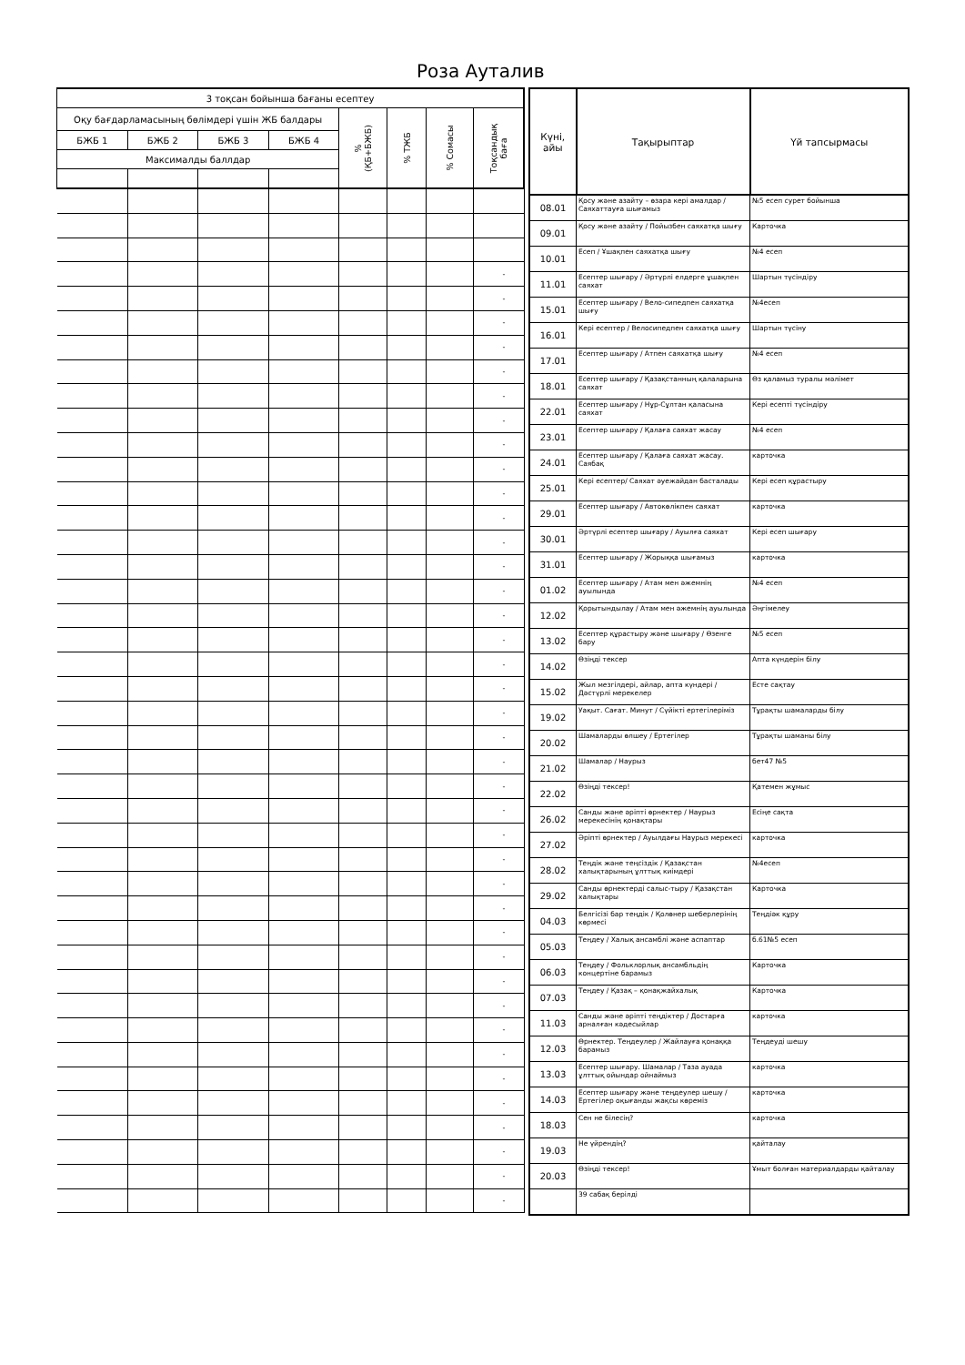Роза Ауталив
| 3 тоқсан бойынша бағаны есептеу | | | | | | | |
| --- | --- | --- | --- | --- | --- | --- | --- |
| Оқу бағдарламасының бөлімдері үшін ЖБ балдары | | | | % (ҚБ+БЖБ) | % ТЖБ | % Сомасы | Тоқсандық баға |
| БЖБ 1 | БЖБ 2 | БЖБ 3 | БЖБ 4 | | | | |
| Максималды баллдар | | | | | | | |
| | | | | | | | - |
| | | | | | | | - |
| | | | | | | | - |
| | | | | | | | - |
| | | | | | | | - |
| | | | | | | | - |
| | | | | | | | - |
| | | | | | | | - |
| | | | | | | | - |
| | | | | | | | - |
| | | | | | | | - |
| | | | | | | | - |
| | | | | | | | - |
| | | | | | | | - |
| | | | | | | | - |
| | | | | | | | - |
| | | | | | | | - |
| | | | | | | | - |
| | | | | | | | - |
| | | | | | | | - |
| | | | | | | | - |
| | | | | | | | - |
| | | | | | | | - |
| | | | | | | | - |
| | | | | | | | - |
| | | | | | | | - |
| | | | | | | | - |
| | | | | | | | - |
| | | | | | | | - |
| | | | | | | | - |
| | | | | | | | - |
| | | | | | | | - |
| | | | | | | | - |
| | | | | | | | - |
| | | | | | | | - |
| | | | | | | | - |
| | | | | | | | - |
| | | | | | | | - |
| | | | | | | | - |
| Күні, айы | Тақырыптар | Үй тапсырмасы |
| --- | --- | --- |
| 08.01 | Қосу және азайту – өзара кері амалдар / Саяхаттауға шығамыз | №5 есеп сурет бойынша |
| 09.01 | Қосу және азайту / Пойызбен саяхатқа шығу | Карточка |
| 10.01 | Есеп / Ұшақпен саяхатқа шығу | №4 есеп |
| 11.01 | Есептер шығару / Әртүрлі елдерге ұшақпен саяхат | Шартын түсіндіру |
| 15.01 | Есептер шығару / Вело-сипедпен саяхатқа шығу | №4есеп |
| 16.01 | Кері есептер / Велосипедпен саяхатқа шығу | Шартын түсіну |
| 17.01 | Есептер шығару / Атпен саяхатқа шығу | №4 есеп |
| 18.01 | Есептер шығару / Қазақстанның қалаларына саяхат | Өз қаламыз туралы мәлімет |
| 22.01 | Есептер шығару / Нұр-Сұлтан қаласына саяхат | Кері есепті түсіндіру |
| 23.01 | Есептер шығару / Қалаға саяхат жасау | №4 есеп |
| 24.01 | Есептер шығару / Қалаға саяхат жасау. Саябақ | карточка |
| 25.01 | Кері есептер/ Саяхат әуежайдан басталады | Кері есеп құрастыру |
| 29.01 | Есептер шығару / Автокөлікпен саяхат | карточка |
| 30.01 | Әртүрлі есептер шығару / Ауылға саяхат | Кері есеп шығару |
| 31.01 | Есептер шығару / Жорыққа шығамыз | карточка |
| 01.02 | Есептер шығару / Атам мен әжемнің ауылында | №4 есеп |
| 12.02 | Қорытындылау / Атам мен әжемнің ауылында | Әңгімелеу |
| 13.02 | Есептер құрастыру және шығару / Өзенге бару | №5 есеп |
| 14.02 | Өзіңді тексер | Апта күндерін білу |
| 15.02 | Жыл мезгілдері, айлар, апта күндері / Дәстүрлі мерекелер | Есте сақтау |
| 19.02 | Уақыт. Сағат. Минут / Сүйікті ертегілеріміз | Тұрақты шамаларды білу |
| 20.02 | Шамаларды өлшеу / Ертегілер | Тұрақты шаманы білу |
| 21.02 | Шамалар / Наурыз | бет47 №5 |
| 22.02 | Өзіңді тексер! | Қатемен жұмыс |
| 26.02 | Санды және әріпті өрнектер / Наурыз мерекесінің қонақтары | Есіңе сақта |
| 27.02 | Әріпті өрнектер / Ауылдағы Наурыз мерекесі | карточка |
| 28.02 | Теңдік және теңсіздік / Қазақстан халықтарының ұлттық киімдері | №4есеп |
| 29.02 | Санды өрнектерді салыс-тыру / Қазақстан халықтары | Карточка |
| 04.03 | Белгісізі бар теңдік / Қолөнер шеберлерінің көрмесі | Теңдіәк құру |
| 05.03 | Теңдеу / Халық ансамблі және аспаптар | б.61№5 есеп |
| 06.03 | Теңдеу / Фольклорлық ансамбльдің концертіне барамыз | Карточка |
| 07.03 | Теңдеу / Қазақ – қонақжайхалық | Карточка |
| 11.03 | Санды және әріпті теңдіктер / Достарға арналған кәдесыйлар | карточка |
| 12.03 | Өрнектер. Теңдеулер / Жайлауға қонаққа барамыз | Теңдеуді шешу |
| 13.03 | Есептер шығару. Шамалар / Таза ауада ұлттық ойындар ойнаймыз | карточка |
| 14.03 | Есептер шығару және теңдеулер шешу / Ертегілер оқығанды жақсы көреміз | карточка |
| 18.03 | Сен не білесің? | карточка |
| 19.03 | Не үйрендің? | қайталау |
| 20.03 | Өзіңді тексер! | Ұмыт болған материалдарды қайталау |
| | 39 сабақ берілді | |